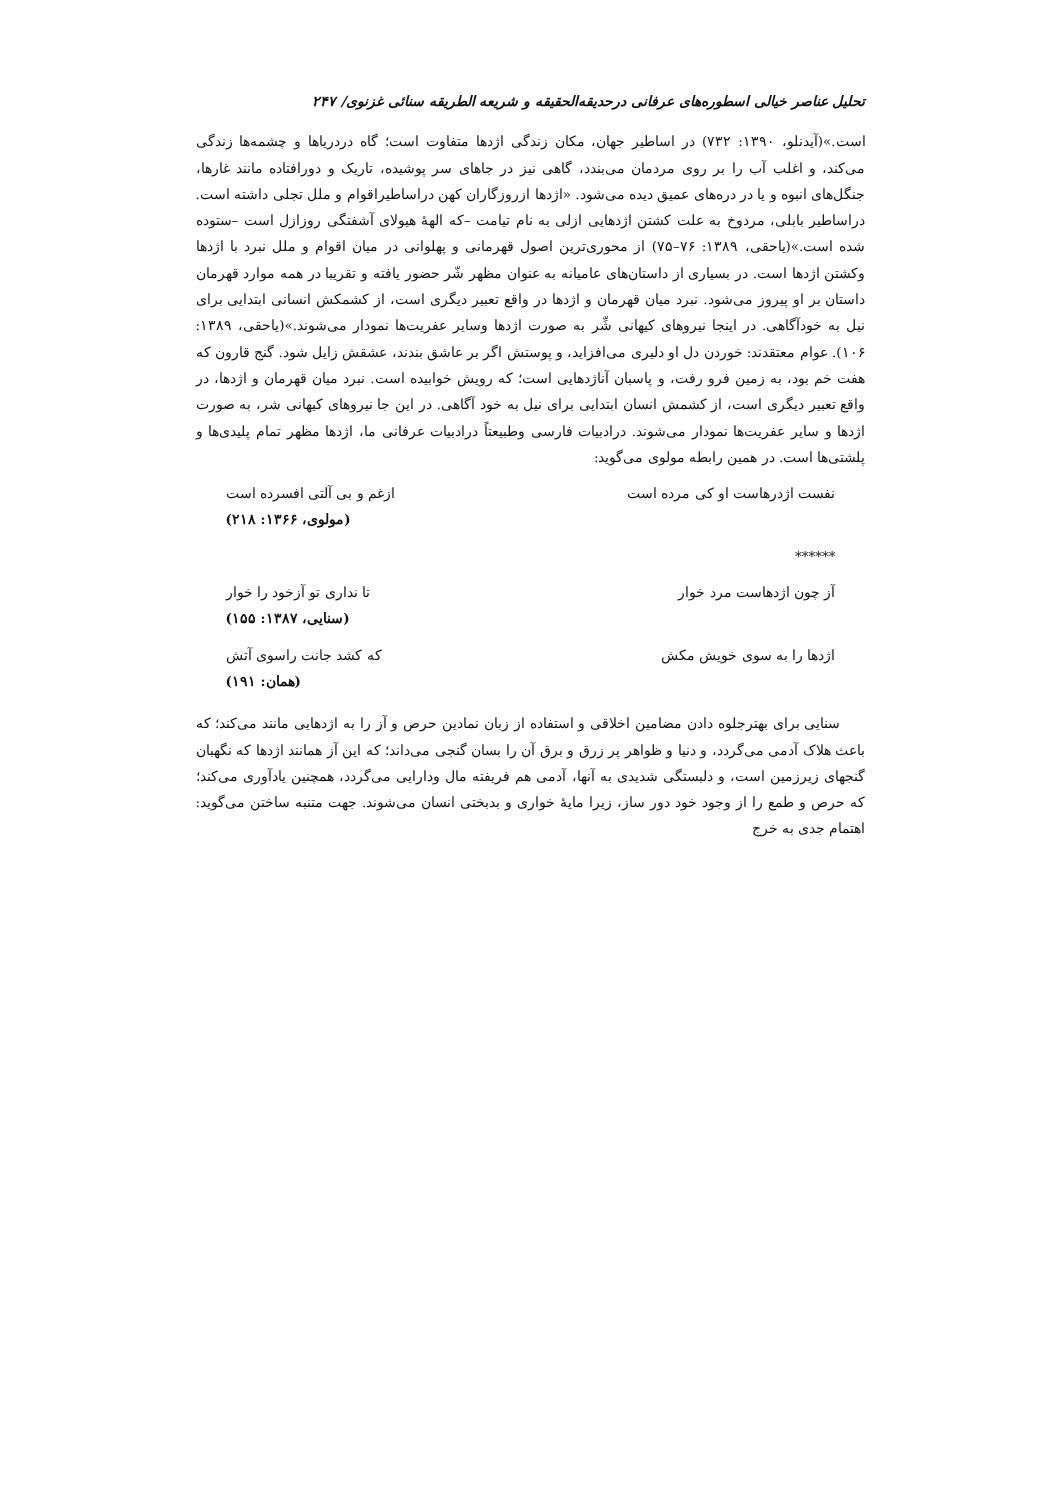تحلیل عناصر خیالی اسطوره‌های عرفانی درحدیقه‌الحقیقه و شریعه الطریقه سنائی غزنوی/ ۲۴۷
است.»(آیدنلو، ۱۳۹۰: ۷۳۲) در اساطیر جهان، مکان زندگی اژدها متفاوت است؛ گاه دردریاها و چشمه‌ها زندگی می‌کند، و اغلب آب را بر روی مردمان می‌بندد، گاهی نیز در جاهای سر پوشیده، تاریک و دورافتاده مانند غارها، جنگل‌های انبوه و یا در دره‌های عمیق دیده می‌شود. «اژدها ازروزگاران کهن دراساطیراقوام و ملل تجلی داشته است. دراساطیر بابلی، مردوخ به علت کشتن اژدهایی ازلی به نام تیامت –که الههٔ هیولای آشفتگی روزازل است –ستوده شده است.»(یاحقی، ۱۳۸۹: ۷۶–۷۵) از محوری‌ترین اصول قهرمانی و پهلوانی در میان اقوام و ملل نبرد با اژدها وکشتن اژدها است. در بسیاری از داستان‌های عامیانه به عنوان مظهر شّر حضور یافته و تقریبا در همه موارد قهرمان داستان بر او پیروز می‌شود. نبرد میان قهرمان و اژدها در واقع تعبیر دیگری است، از کشمکش انسانی ابتدایی برای نیل به خودآگاهی. در اینجا نیروهای کیهانی شِّر به صورت اژدها وسایر عفریت‌ها نمودار می‌شوند.»(یاحقی، ۱۳۸۹: ۱۰۶). عوام معتقدند: خوردن دل او دلیری می‌افزاید، و پوستش اگر بر عاشق بندند، عشقش زایل شود. گنج قارون که هفت خم بود، به زمین فرو رفت، و پاسبان آناژدهایی است؛ که رویش خوابیده است. نبرد میان قهرمان و اژدها، در واقع تعبیر دیگری است، از کشمش انسان ابتدایی برای نیل به خود آگاهی. در این جا نیروهای کیهانی شر، به صورت اژدها و سایر عفریت‌ها نمودار می‌شوند. درادبیات فارسی وطبیعتاً درادبیات عرفانی ما، اژدها مظهر تمام پلیدی‌ها و پلشتی‌ها است. در همین رابطه مولوی می‌گوید:
نفست اژدرهاست او کی مرده است ازغم و بی آلتی افسرده است
(مولوی، ۱۳۶۶: ۲۱۸)
******
آز چون اژدهاست مرد خوار تا نداری تو آزخود را خوار
(سنایی، ۱۳۸۷: ۱۵۵)
اژدها را به سوی خویش مکش که کشد جانت راسوی آتش
(همان: ۱۹۱)
سنایی برای بهترجلوه دادن مضامین اخلاقی و استفاده از زبان نمادین حرص و آز را به اژدهایی مانند می‌کند؛ که باعث هلاک آدمی می‌گردد، و دنیا و ظواهر پر زرق و برق آن را بسان گنجی می‌داند؛ که این آز همانند اژدها که نگهبان گنجهای زیرزمین است، و دلبستگی شدیدی به آنها، آدمی هم فریفته مال ودارایی می‌گردد، همچنین یادآوری می‌کند؛ که حرص و طمع را از وجود خود دور ساز، زیرا مایهٔ خواری و بدبختی انسان می‌شوند. جهت متنبه ساختن می‌گوید: اهتمام جدی به خرج